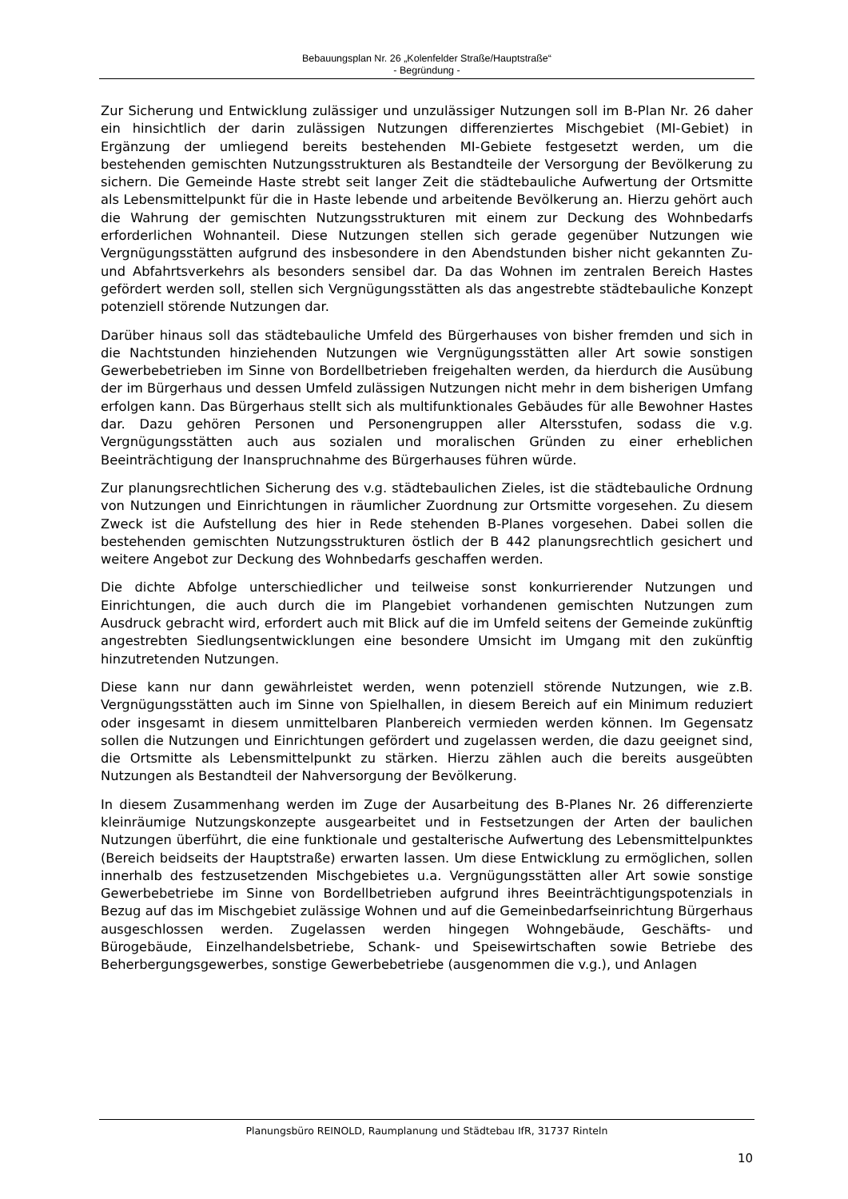Bebauungsplan Nr. 26 „Kolenfelder Straße/Hauptstraße“
- Begründung -
Zur Sicherung und Entwicklung zulässiger und unzulässiger Nutzungen soll im B-Plan Nr. 26 daher ein hinsichtlich der darin zulässigen Nutzungen differenziertes Mischgebiet (MI-Gebiet) in Ergänzung der umliegend bereits bestehenden MI-Gebiete festgesetzt werden, um die bestehenden gemischten Nutzungsstrukturen als Bestandteile der Versorgung der Bevölkerung zu sichern. Die Gemeinde Haste strebt seit langer Zeit die städtebauliche Aufwertung der Ortsmitte als Lebensmittelpunkt für die in Haste lebende und arbeitende Bevölkerung an. Hierzu gehört auch die Wahrung der gemischten Nutzungsstrukturen mit einem zur Deckung des Wohnbedarfs erforderlichen Wohnanteil. Diese Nutzungen stellen sich gerade gegenüber Nutzungen wie Vergnügungsstätten aufgrund des insbesondere in den Abendstunden bisher nicht gekannten Zu- und Abfahrtsverkehrs als besonders sensibel dar. Da das Wohnen im zentralen Bereich Hastes gefördert werden soll, stellen sich Vergnügungsstätten als das angestrebte städtebauliche Konzept potenziell störende Nutzungen dar.
Darüber hinaus soll das städtebauliche Umfeld des Bürgerhauses von bisher fremden und sich in die Nachtstunden hinziehenden Nutzungen wie Vergnügungsstätten aller Art sowie sonstigen Gewerbebetrieben im Sinne von Bordellbetrieben freigehalten werden, da hierdurch die Ausübung der im Bürgerhaus und dessen Umfeld zulässigen Nutzungen nicht mehr in dem bisherigen Umfang erfolgen kann. Das Bürgerhaus stellt sich als multifunktionales Gebäudes für alle Bewohner Hastes dar. Dazu gehören Personen und Personengruppen aller Altersstufen, sodass die v.g. Vergnügungsstätten auch aus sozialen und moralischen Gründen zu einer erheblichen Beeinträchtigung der Inanspruchnahme des Bürgerhauses führen würde.
Zur planungsrechtlichen Sicherung des v.g. städtebaulichen Zieles, ist die städtebauliche Ordnung von Nutzungen und Einrichtungen in räumlicher Zuordnung zur Ortsmitte vorgesehen. Zu diesem Zweck ist die Aufstellung des hier in Rede stehenden B-Planes vorgesehen. Dabei sollen die bestehenden gemischten Nutzungsstrukturen östlich der B 442 planungsrechtlich gesichert und weitere Angebot zur Deckung des Wohnbedarfs geschaffen werden.
Die dichte Abfolge unterschiedlicher und teilweise sonst konkurrierender Nutzungen und Einrichtungen, die auch durch die im Plangebiet vorhandenen gemischten Nutzungen zum Ausdruck gebracht wird, erfordert auch mit Blick auf die im Umfeld seitens der Gemeinde zukünftig angestrebten Siedlungsentwicklungen eine besondere Umsicht im Umgang mit den zukünftig hinzutretenden Nutzungen.
Diese kann nur dann gewährleistet werden, wenn potenziell störende Nutzungen, wie z.B. Vergnügungsstätten auch im Sinne von Spielhallen, in diesem Bereich auf ein Minimum reduziert oder insgesamt in diesem unmittelbaren Planbereich vermieden werden können. Im Gegensatz sollen die Nutzungen und Einrichtungen gefördert und zugelassen werden, die dazu geeignet sind, die Ortsmitte als Lebensmittelpunkt zu stärken. Hierzu zählen auch die bereits ausgeübten Nutzungen als Bestandteil der Nahversorgung der Bevölkerung.
In diesem Zusammenhang werden im Zuge der Ausarbeitung des B-Planes Nr. 26 differenzierte kleinräumige Nutzungskonzepte ausgearbeitet und in Festsetzungen der Arten der baulichen Nutzungen überführt, die eine funktionale und gestalterische Aufwertung des Lebensmittelpunktes (Bereich beidseits der Hauptstraße) erwarten lassen. Um diese Entwicklung zu ermöglichen, sollen innerhalb des festzusetzenden Mischgebietes u.a. Vergnügungsstätten aller Art sowie sonstige Gewerbebetriebe im Sinne von Bordellbetrieben aufgrund ihres Beeinträchtigungspotenzials in Bezug auf das im Mischgebiet zulässige Wohnen und auf die Gemeinbedarfseinrichtung Bürgerhaus ausgeschlossen werden. Zugelassen werden hingegen Wohngebäude, Geschäfts- und Bürogebäude, Einzelhandelsbetriebe, Schank- und Speisewirtschaften sowie Betriebe des Beherbergungsgewerbes, sonstige Gewerbebetriebe (ausgenommen die v.g.), und Anlagen
Planungsbüro REINOLD, Raumplanung und Städtebau IfR, 31737 Rinteln
10